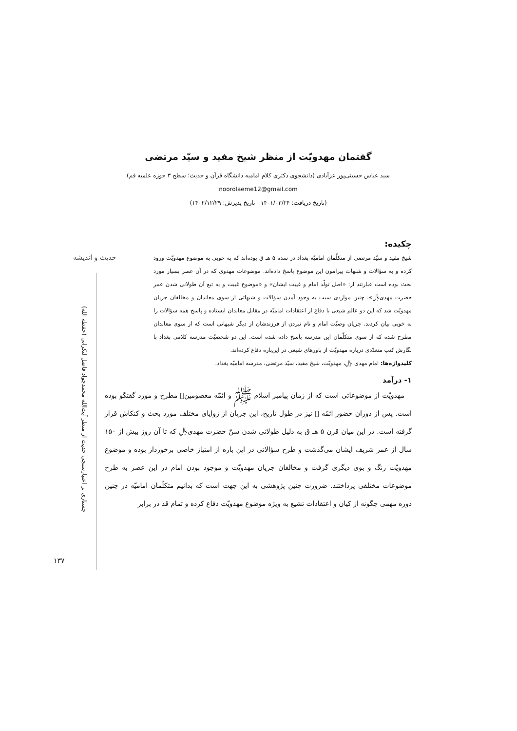حدیث و اندیشه
جستاری بر اعتبارسنجی حدیث از منظر آیت‌الله محمدجواد فاضل لنکرانی (حفظه الله)
گفتمان مهدویّت از منظر شیخ مفید و سیّد مرتضی
سید عباس حسینی‌پور عزآبادی (دانشجوی دکتری کلام امامیه دانشگاه قرآن و حدیث؛ سطح ۳ حوزه علمیه قم)
noorolaeme12@gmail.com
(تاریخ دریافت: ۱۴۰۱/۰۳/۲۴ تاریخ پذیرش: ۱۴۰۲/۱۲/۲۹)
چکیده:
شیخ مفید و سیّد مرتضی از متکلّمان امامیّه بغداد در سده ۵ هـ ق بوده‌اند که به خوبی به موضوع مهدویّت ورود کرده و به سؤالات و شبهات پیرامون این موضوع پاسخ داده‌اند. موضوعات مهدوی که در آن عصر بسیار مورد بحث بوده است عبارتند از: «اصل تولّد امام و غیبت ایشان» و «موضوع غیبت و به تبع آن طولانی شدن عمر حضرت مهدی﷼». چنین مواردی سبب به وجود آمدن سؤالات و شبهاتی از سوی معاندان و مخالفان جریان مهدویّت شد که این دو عالم شیعی با دفاع از اعتقادات امامیّه در مقابل معاندان ایستاده و پاسخ همه سؤالات را به خوبی بیان کردند. جریان وصیّت امام و نام نبردن از فرزندشان از دیگر شبهاتی است که از سوی معاندان مطرح شده که از سوی متکلّمان این مدرسه پاسخ داده شده است. این دو شخصیّت مدرسه کلامی بغداد با نگارش کتب متعدّدی درباره مهدویّت از باورهای شیعی در این‌باره دفاع کرده‌اند.
کلیدواژه‌ها: امام مهدی ﷼، مهدویّت، شیخ مفید، سیّد مرتضی، مدرسه امامیّه بغداد.
۱- درآمد
مهدویّت از موضوعاتی است که از زمان پیامبر اسلام ﷺ و ائمّه معصومین﷩ مطرح و مورد گفتگو بوده است. پس از دوران حضور ائمّه ﷩ نیز در طول تاریخ، این جریان از زوایای مختلف مورد بحث و کنکاش قرار گرفته است. در این میان قرن ۵ هـ ق به دلیل طولانی شدن سنّ حضرت مهدی﷼ که تا آن روز بیش از ۱۵۰ سال از عمر شریف ایشان می‌گذشت و طرح سؤالاتی در این باره از امتیاز خاصی برخوردار بوده و موضوع مهدویّت رنگ و بوی دیگری گرفت و مخالفان جریان مهدویّت و موجود بودن امام در این عصر به طرح موضوعات مختلفی پرداختند. ضرورت چنین پژوهشی به این جهت است که بدانیم متکلّمان امامیّه در چنین دوره مهمی چگونه از کیان و اعتقادات تشیع به ویژه موضوع مهدویّت دفاع کرده و تمام قد در برابر
۱۳۷